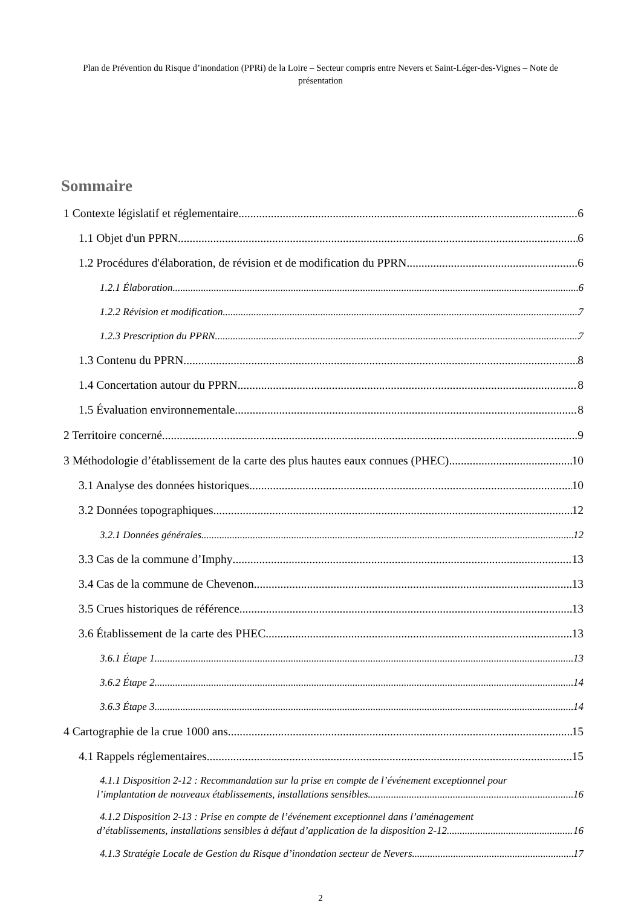Plan de Prévention du Risque d’inondation (PPRi) de la Loire – Secteur compris entre Nevers et Saint-Léger-des-Vignes – Note de présentation
Sommaire
1 Contexte législatif et réglementaire 6
1.1 Objet d'un PPRN 6
1.2 Procédures d'élaboration, de révision et de modification du PPRN 6
1.2.1 Élaboration 6
1.2.2 Révision et modification 7
1.2.3 Prescription du PPRN 7
1.3 Contenu du PPRN 8
1.4 Concertation autour du PPRN 8
1.5 Évaluation environnementale 8
2 Territoire concerné 9
3 Méthodologie d’établissement de la carte des plus hautes eaux connues (PHEC) 10
3.1 Analyse des données historiques 10
3.2 Données topographiques 12
3.2.1 Données générales 12
3.3 Cas de la commune d’Imphy 13
3.4 Cas de la commune de Chevenon 13
3.5 Crues historiques de référence 13
3.6 Établissement de la carte des PHEC 13
3.6.1 Étape 1 13
3.6.2 Étape 2 14
3.6.3 Étape 3 14
4 Cartographie de la crue 1000 ans 15
4.1 Rappels réglementaires 15
4.1.1 Disposition 2-12 : Recommandation sur la prise en compte de l’événement exceptionnel pour
l’implantation de nouveaux établissements, installations sensibles 16
4.1.2 Disposition 2-13 : Prise en compte de l’événement exceptionnel dans l’aménagement
d’établissements, installations sensibles à défaut d’application de la disposition 2-12 16
4.1.3 Stratégie Locale de Gestion du Risque d’inondation secteur de Nevers 17
2